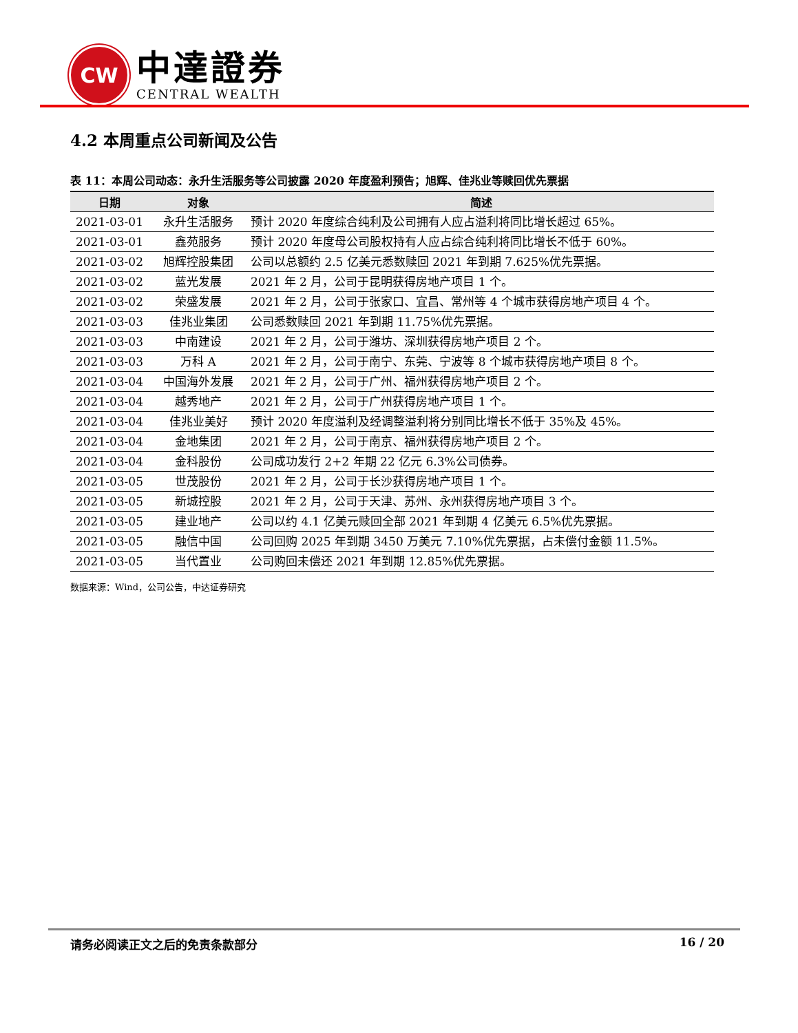CW
中達證券
CENTRAL WEALTH
4.2 本周重点公司新闻及公告
表 11：本周公司动态：永升生活服务等公司披露 2020 年度盈利预告；旭辉、佳兆业等赎回优先票据
| 日期 | 对象 | 简述 |
| --- | --- | --- |
| 2021-03-01 | 永升生活服务 | 预计 2020 年度综合纯利及公司拥有人应占溢利将同比增长超过 65%。 |
| 2021-03-01 | 鑫苑服务 | 预计 2020 年度母公司股权持有人应占综合纯利将同比增长不低于 60%。 |
| 2021-03-02 | 旭辉控股集团 | 公司以总额约 2.5 亿美元悉数赎回 2021 年到期 7.625%优先票据。 |
| 2021-03-02 | 蓝光发展 | 2021 年 2 月，公司于昆明获得房地产项目 1 个。 |
| 2021-03-02 | 荣盛发展 | 2021 年 2 月，公司于张家口、宜昌、常州等 4 个城市获得房地产项目 4 个。 |
| 2021-03-03 | 佳兆业集团 | 公司悉数赎回 2021 年到期 11.75%优先票据。 |
| 2021-03-03 | 中南建设 | 2021 年 2 月，公司于潍坊、深圳获得房地产项目 2 个。 |
| 2021-03-03 | 万科 A | 2021 年 2 月，公司于南宁、东莞、宁波等 8 个城市获得房地产项目 8 个。 |
| 2021-03-04 | 中国海外发展 | 2021 年 2 月，公司于广州、福州获得房地产项目 2 个。 |
| 2021-03-04 | 越秀地产 | 2021 年 2 月，公司于广州获得房地产项目 1 个。 |
| 2021-03-04 | 佳兆业美好 | 预计 2020 年度溢利及经调整溢利将分别同比增长不低于 35%及 45%。 |
| 2021-03-04 | 金地集团 | 2021 年 2 月，公司于南京、福州获得房地产项目 2 个。 |
| 2021-03-04 | 金科股份 | 公司成功发行 2+2 年期 22 亿元 6.3%公司债券。 |
| 2021-03-05 | 世茂股份 | 2021 年 2 月，公司于长沙获得房地产项目 1 个。 |
| 2021-03-05 | 新城控股 | 2021 年 2 月，公司于天津、苏州、永州获得房地产项目 3 个。 |
| 2021-03-05 | 建业地产 | 公司以约 4.1 亿美元赎回全部 2021 年到期 4 亿美元 6.5%优先票据。 |
| 2021-03-05 | 融信中国 | 公司回购 2025 年到期 3450 万美元 7.10%优先票据，占未偿付金额 11.5%。 |
| 2021-03-05 | 当代置业 | 公司购回未偿还 2021 年到期 12.85%优先票据。 |
数据来源：Wind，公司公告，中达证券研究
请务必阅读正文之后的免责条款部分 16 / 20